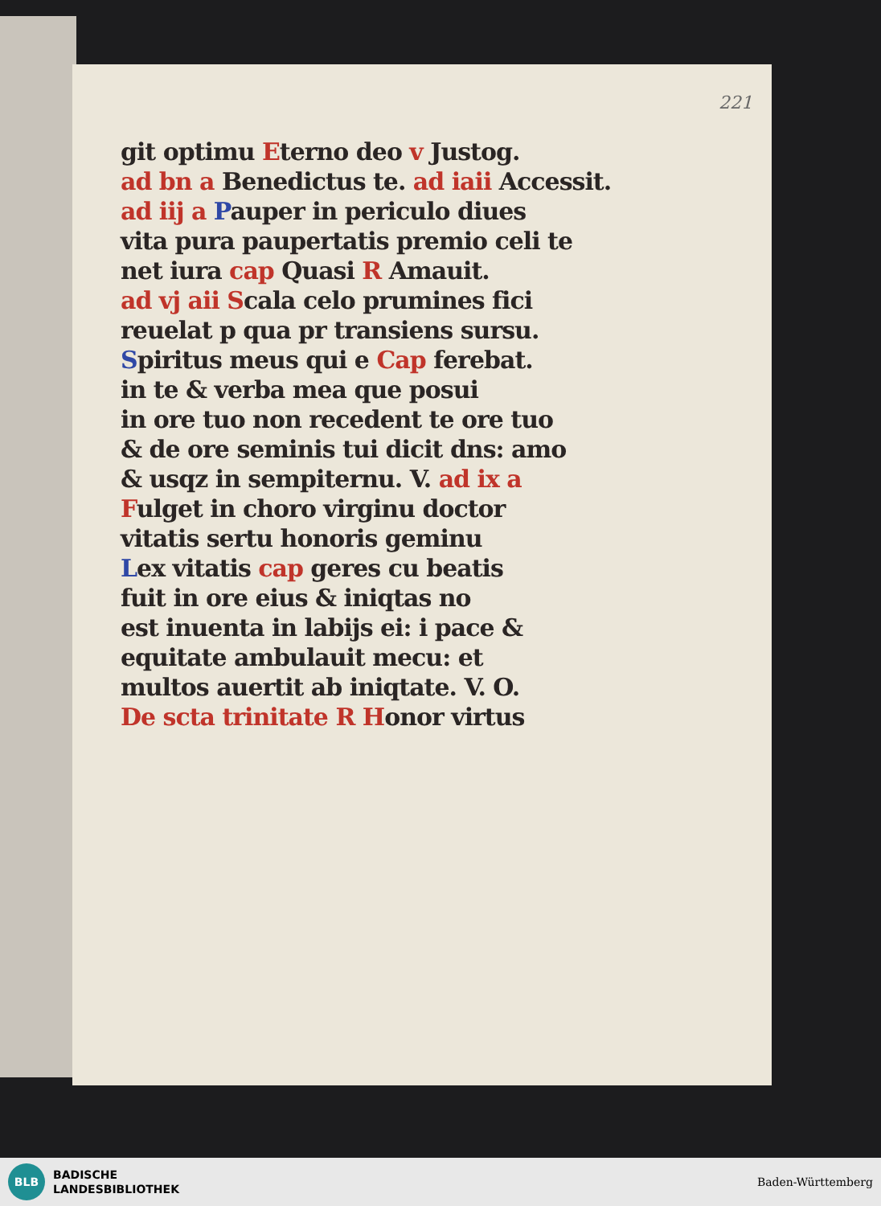221
git optimu Eterno deo v Justog.
ad bn a Benedictus te. ad iaii Accessit.
ad iij a Pauper in periculo diues
vita pura paupertatis premio celi te
net iura cap Quasi R Amauit.
ad vj aii Scala celo prumines fici
reuelat p qua pr transiens sursu.
Spiritus meus qui e Cap ferebat.
in te & verba mea que posui
in ore tuo non recedent te ore tuo
& de ore seminis tui dicit dns: amo
& usqz in sempiternu. V. ad ix a
Fulget in choro virginu doctor
vitatis sertu honoris geminu
Lex vitatis cap geres cu beatis
fuit in ore eius & iniqtas no
est inuenta in labijs ei: i pace &
equitate ambulauit mecu: et
multos auertit ab iniqtate. V. O.
De scta trinitate R Honor virtus
BLB
BADISCHE
LANDESBIBLIOTHEK
Baden-Württemberg